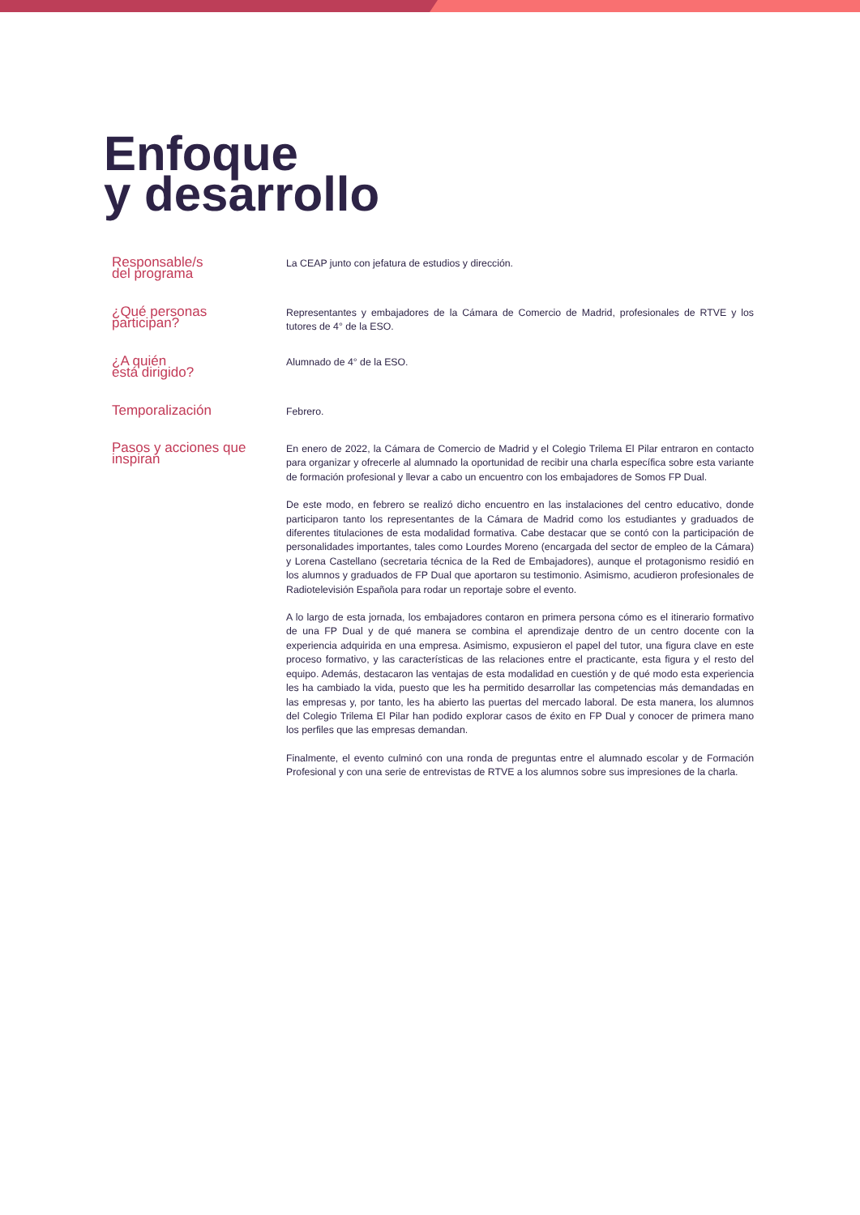Enfoque
y desarrollo
Responsable/s
del programa
La CEAP junto con jefatura de estudios y dirección.
¿Qué personas
participan?
Representantes y embajadores de la Cámara de Comercio de Madrid, profesionales de RTVE y los tutores de 4° de la ESO.
¿A quién
está dirigido?
Alumnado de 4° de la ESO.
Temporalización
Febrero.
Pasos y acciones que
inspiran
En enero de 2022, la Cámara de Comercio de Madrid y el Colegio Trilema El Pilar entraron en contacto para organizar y ofrecerle al alumnado la oportunidad de recibir una charla específica sobre esta variante de formación profesional y llevar a cabo un encuentro con los embajadores de Somos FP Dual.
De este modo, en febrero se realizó dicho encuentro en las instalaciones del centro educativo, donde participaron tanto los representantes de la Cámara de Madrid como los estudiantes y graduados de diferentes titulaciones de esta modalidad formativa. Cabe destacar que se contó con la participación de personalidades importantes, tales como Lourdes Moreno (encargada del sector de empleo de la Cámara) y Lorena Castellano (secretaria técnica de la Red de Embajadores), aunque el protagonismo residió en los alumnos y graduados de FP Dual que aportaron su testimonio. Asimismo, acudieron profesionales de Radiotelevisión Española para rodar un reportaje sobre el evento.
A lo largo de esta jornada, los embajadores contaron en primera persona cómo es el itinerario formativo de una FP Dual y de qué manera se combina el aprendizaje dentro de un centro docente con la experiencia adquirida en una empresa. Asimismo, expusieron el papel del tutor, una figura clave en este proceso formativo, y las características de las relaciones entre el practicante, esta figura y el resto del equipo. Además, destacaron las ventajas de esta modalidad en cuestión y de qué modo esta experiencia les ha cambiado la vida, puesto que les ha permitido desarrollar las competencias más demandadas en las empresas y, por tanto, les ha abierto las puertas del mercado laboral. De esta manera, los alumnos del Colegio Trilema El Pilar han podido explorar casos de éxito en FP Dual y conocer de primera mano los perfiles que las empresas demandan.
Finalmente, el evento culminó con una ronda de preguntas entre el alumnado escolar y de Formación Profesional y con una serie de entrevistas de RTVE a los alumnos sobre sus impresiones de la charla.